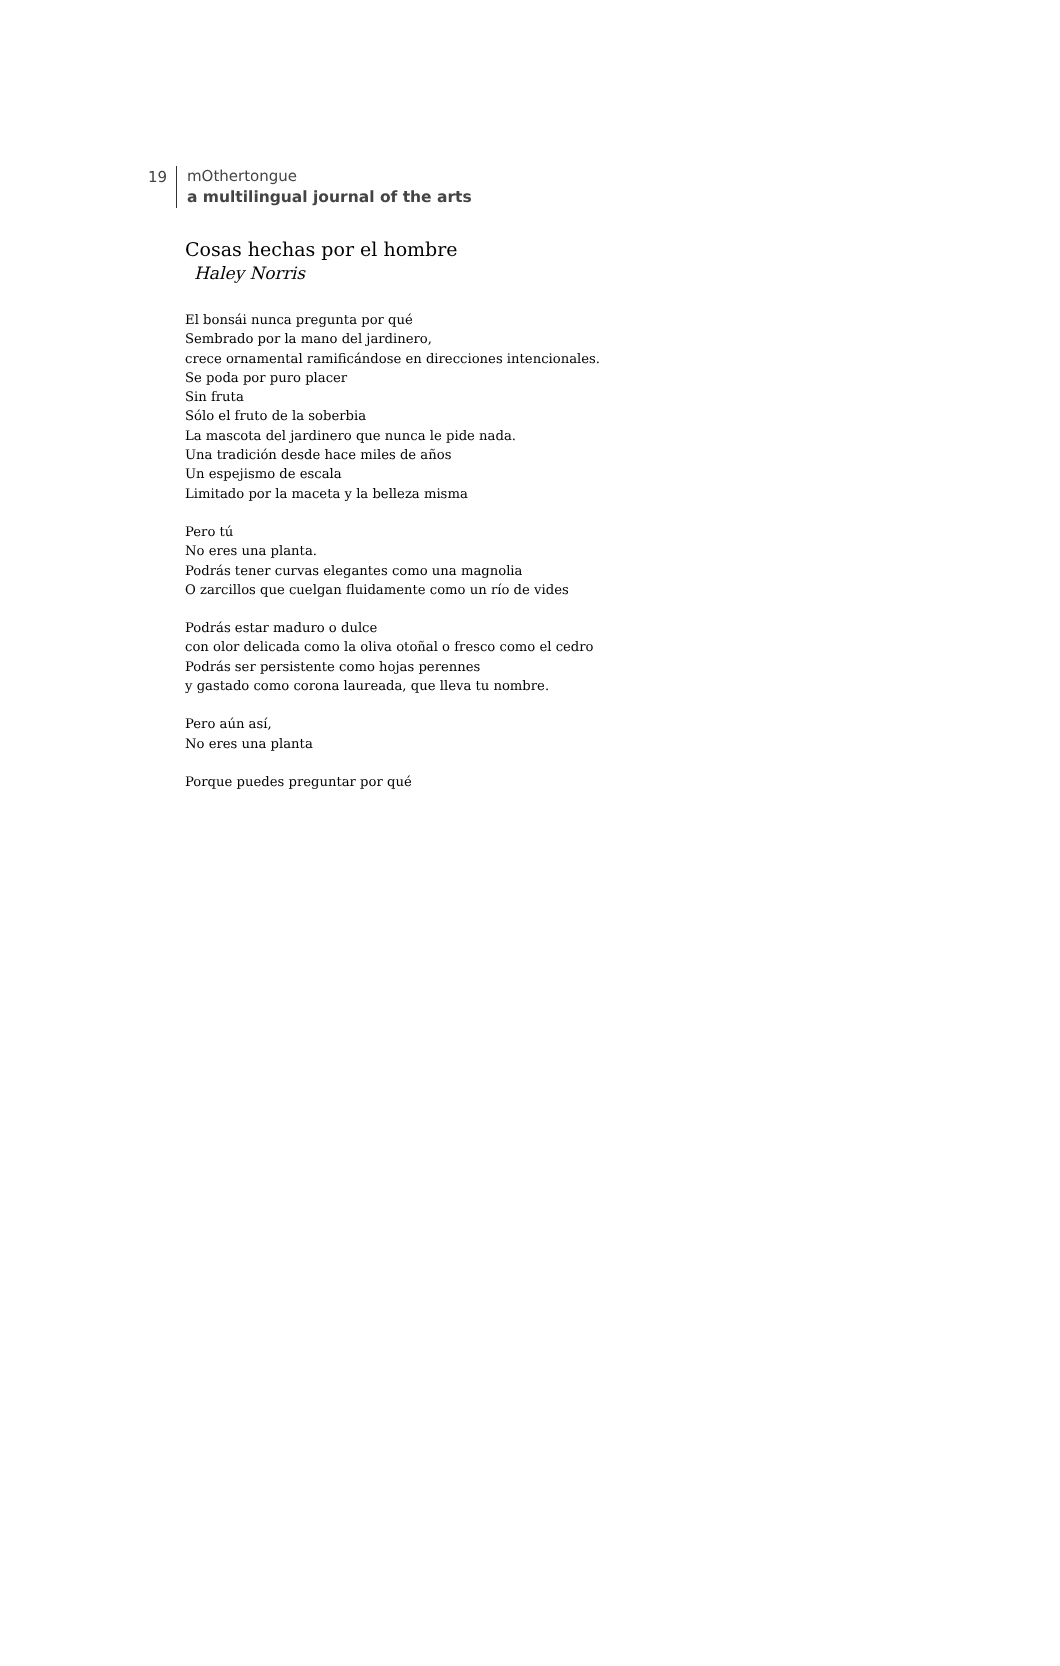19
mOthertongue
a multilingual journal of the arts
Cosas hechas por el hombre
Haley Norris
El bonsái nunca pregunta por qué
Sembrado por la mano del jardinero,
crece ornamental ramificándose en direcciones intencionales.
Se poda por puro placer
Sin fruta
Sólo el fruto de la soberbia
La mascota del jardinero que nunca le pide nada.
Una tradición desde hace miles de años
Un espejismo de escala
Limitado por la maceta y la belleza misma
Pero tú
No eres una planta.
Podrás tener curvas elegantes como una magnolia
O zarcillos que cuelgan fluidamente como un río de vides
Podrás estar maduro o dulce
con olor delicada como la oliva otoñal o fresco como el cedro
Podrás ser persistente como hojas perennes
y gastado como corona laureada, que lleva tu nombre.
Pero aún así,
No eres una planta
Porque puedes preguntar por qué